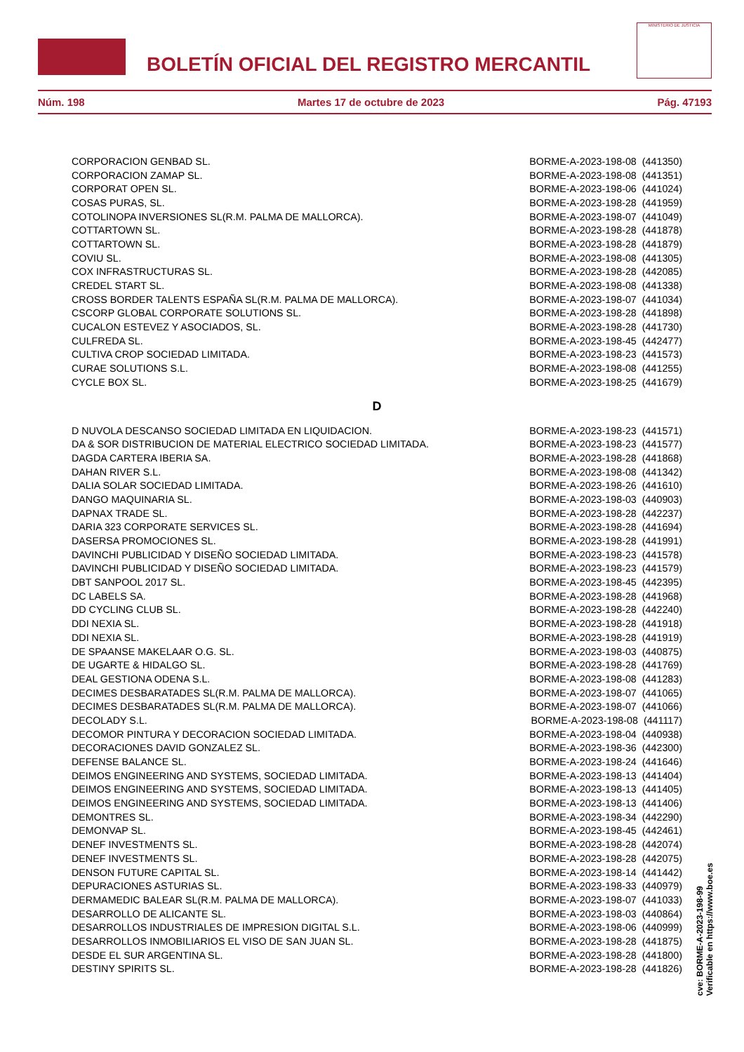BOLETÍN OFICIAL DEL REGISTRO MERCANTIL
MINISTERIO DE JUSTICIA
Núm. 198 Martes 17 de octubre de 2023 Pág. 47193
| CORPORACION GENBAD SL. | BORME-A-2023-198-08 (441350) |
| CORPORACION ZAMAP SL. | BORME-A-2023-198-08 (441351) |
| CORPORAT OPEN SL. | BORME-A-2023-198-06 (441024) |
| COSAS PURAS, SL. | BORME-A-2023-198-28 (441959) |
| COTOLINOPA INVERSIONES SL(R.M. PALMA DE MALLORCA). | BORME-A-2023-198-07 (441049) |
| COTTARTOWN SL. | BORME-A-2023-198-28 (441878) |
| COTTARTOWN SL. | BORME-A-2023-198-28 (441879) |
| COVIU SL. | BORME-A-2023-198-08 (441305) |
| COX INFRASTRUCTURAS SL. | BORME-A-2023-198-28 (442085) |
| CREDEL START SL. | BORME-A-2023-198-08 (441338) |
| CROSS BORDER TALENTS ESPAÑA SL(R.M. PALMA DE MALLORCA). | BORME-A-2023-198-07 (441034) |
| CSCORP GLOBAL CORPORATE SOLUTIONS SL. | BORME-A-2023-198-28 (441898) |
| CUCALON ESTEVEZ Y ASOCIADOS, SL. | BORME-A-2023-198-28 (441730) |
| CULFREDA SL. | BORME-A-2023-198-45 (442477) |
| CULTIVA CROP SOCIEDAD LIMITADA. | BORME-A-2023-198-23 (441573) |
| CURAE SOLUTIONS S.L. | BORME-A-2023-198-08 (441255) |
| CYCLE BOX SL. | BORME-A-2023-198-25 (441679) |
D
| D NUVOLA DESCANSO SOCIEDAD LIMITADA EN LIQUIDACION. | BORME-A-2023-198-23 (441571) |
| DA & SOR DISTRIBUCION DE MATERIAL ELECTRICO SOCIEDAD LIMITADA. | BORME-A-2023-198-23 (441577) |
| DAGDA CARTERA IBERIA SA. | BORME-A-2023-198-28 (441868) |
| DAHAN RIVER S.L. | BORME-A-2023-198-08 (441342) |
| DALIA SOLAR SOCIEDAD LIMITADA. | BORME-A-2023-198-26 (441610) |
| DANGO MAQUINARIA SL. | BORME-A-2023-198-03 (440903) |
| DAPNAX TRADE SL. | BORME-A-2023-198-28 (442237) |
| DARIA 323 CORPORATE SERVICES SL. | BORME-A-2023-198-28 (441694) |
| DASERSA PROMOCIONES SL. | BORME-A-2023-198-28 (441991) |
| DAVINCHI PUBLICIDAD Y DISEÑO SOCIEDAD LIMITADA. | BORME-A-2023-198-23 (441578) |
| DAVINCHI PUBLICIDAD Y DISEÑO SOCIEDAD LIMITADA. | BORME-A-2023-198-23 (441579) |
| DBT SANPOOL 2017 SL. | BORME-A-2023-198-45 (442395) |
| DC LABELS SA. | BORME-A-2023-198-28 (441968) |
| DD CYCLING CLUB SL. | BORME-A-2023-198-28 (442240) |
| DDI NEXIA SL. | BORME-A-2023-198-28 (441918) |
| DDI NEXIA SL. | BORME-A-2023-198-28 (441919) |
| DE SPAANSE MAKELAAR O.G. SL. | BORME-A-2023-198-03 (440875) |
| DE UGARTE & HIDALGO SL. | BORME-A-2023-198-28 (441769) |
| DEAL GESTIONA ODENA S.L. | BORME-A-2023-198-08 (441283) |
| DECIMES DESBARATADES SL(R.M. PALMA DE MALLORCA). | BORME-A-2023-198-07 (441065) |
| DECIMES DESBARATADES SL(R.M. PALMA DE MALLORCA). | BORME-A-2023-198-07 (441066) |
| DECOLADY S.L. | BORME-A-2023-198-08 (441117) |
| DECOMOR PINTURA Y DECORACION SOCIEDAD LIMITADA. | BORME-A-2023-198-04 (440938) |
| DECORACIONES DAVID GONZALEZ SL. | BORME-A-2023-198-36 (442300) |
| DEFENSE BALANCE SL. | BORME-A-2023-198-24 (441646) |
| DEIMOS ENGINEERING AND SYSTEMS, SOCIEDAD LIMITADA. | BORME-A-2023-198-13 (441404) |
| DEIMOS ENGINEERING AND SYSTEMS, SOCIEDAD LIMITADA. | BORME-A-2023-198-13 (441405) |
| DEIMOS ENGINEERING AND SYSTEMS, SOCIEDAD LIMITADA. | BORME-A-2023-198-13 (441406) |
| DEMONTRES SL. | BORME-A-2023-198-34 (442290) |
| DEMONVAP SL. | BORME-A-2023-198-45 (442461) |
| DENEF INVESTMENTS SL. | BORME-A-2023-198-28 (442074) |
| DENEF INVESTMENTS SL. | BORME-A-2023-198-28 (442075) |
| DENSON FUTURE CAPITAL SL. | BORME-A-2023-198-14 (441442) |
| DEPURACIONES ASTURIAS SL. | BORME-A-2023-198-33 (440979) |
| DERMAMEDIC BALEAR SL(R.M. PALMA DE MALLORCA). | BORME-A-2023-198-07 (441033) |
| DESARROLLO DE ALICANTE SL. | BORME-A-2023-198-03 (440864) |
| DESARROLLOS INDUSTRIALES DE IMPRESION DIGITAL S.L. | BORME-A-2023-198-06 (440999) |
| DESARROLLOS INMOBILIARIOS EL VISO DE SAN JUAN SL. | BORME-A-2023-198-28 (441875) |
| DESDE EL SUR ARGENTINA SL. | BORME-A-2023-198-28 (441800) |
| DESTINY SPIRITS SL. | BORME-A-2023-198-28 (441826) |
cve: BORME-A-2023-198-99
Verificable en https://www.boe.es